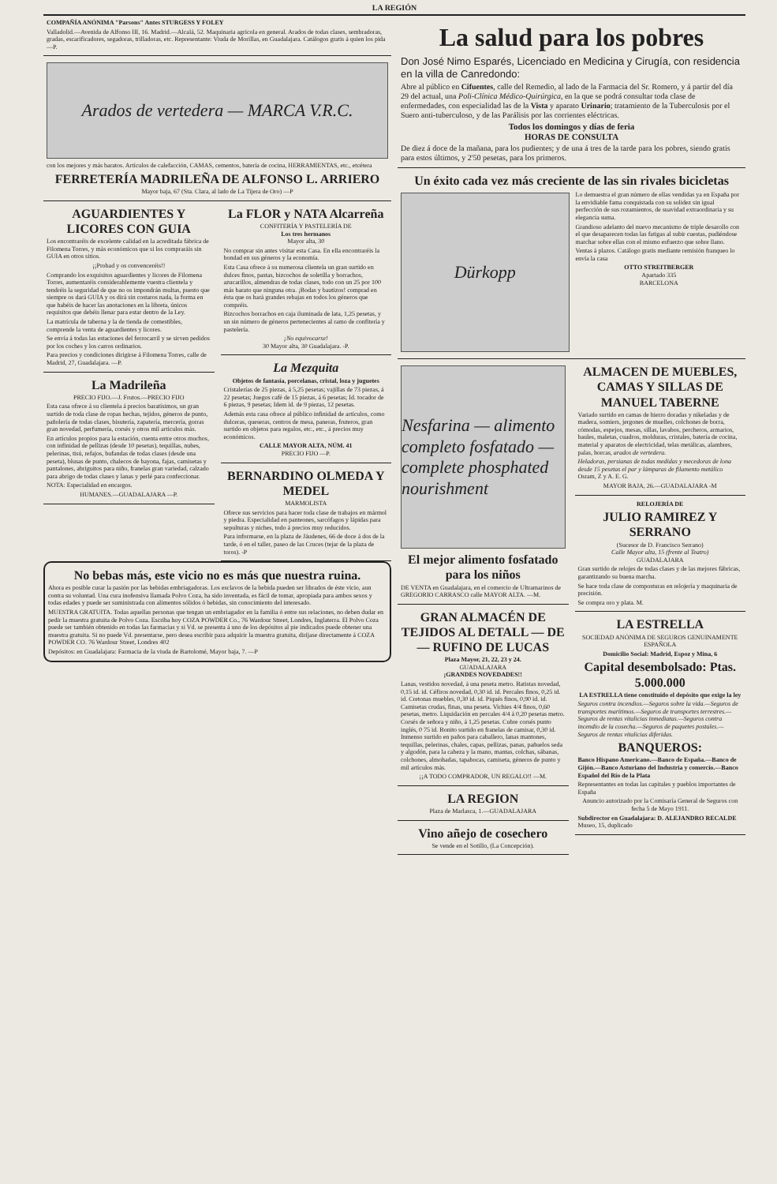LA REGIÓN
COMPAÑÍA ANÓNIMA "Parsons" Antes STURGESS Y FOLEY
Valladolid.—Avenida de Alfonso III, 16. Madrid.—Alcalá, 52. Maquinaria agrícola en general. Arados de todas clases, sembradoras, gradas, escarificadores, segadoras, trilladoras, etc. Representante: Viuda de Morillas, en Guadalajara. Catálogos gratis á quien los pida —P.
Arados de vertedera — MARCA V.R.C.
con los mejores y más baratos. Artículos de calefacción, CAMAS, cementos, batería de cocina, HERRAMIENTAS, etc., etcétera
FERRETERÍA MADRILEÑA DE ALFONSO L. ARRIERO
Mayor baja, 67 (Sta. Clara, al lado de La Tijera de Oro) —P
AGUARDIENTES Y LICORES CON GUIA
Los encontraréis de excelente calidad en la acreditada fábrica de Filomena Torres, y más económicos que si los compraráis sin GUIA en otros sitios.
¡¡Probad y os convenceréis!!
Comprando los exquisitos aguardientes y licores de Filomena Torres, aumentaréis considerablemente vuestra clientela y tendréis la seguridad de que no os impondrán multas, puesto que siempre os dará GUIA y os dirá sin costaros nada, la forma en que habéis de hacer las anotaciones en la libreta, únicos requisitos que debéis llenar para estar dentro de la Ley.
La matrícula de taberna y la de tienda de comestibles, comprende la venta de aguardientes y licores.
Se envía á todas las estaciones del ferrocarril y se sirven pedidos por los coches y los carros ordinarios.
Para precios y condiciones dirigirse á Filomena Torres, calle de Madrid, 27, Guadalajara. —P.
La Madrileña
PRECIO FIJO.—J. Frutos.—PRECIO FIJO
Esta casa ofrece á su clientela á precios baratísimos, un gran surtido de toda clase de ropas hechas, tejidos, géneros de punto, pañolería de todas clases, bisutería, zapatería, mercería, gorras gran novedad, perfumería, corsés y otros mil artículos más.
En artículos propios para la estación, cuenta entre otros muchos, con infinidad de pellizas (desde 10 pesetas), tequillas, nubes, pelerinas, tisú, refajos, bufandas de todas clases (desde una peseta), blusas de punto, chalecos de bayona, fajas, camisetas y pantalones, abriguitos para niño, franelas gran variedad, calzado para abrigo de todas clases y lanas y perlé para confeccionar.
NOTA: Especialidad en encargos.
HUMANES.—GUADALAJARA —P.
La FLOR y NATA Alcarreña
CONFITERÍA Y PASTELERÍA DE
Los tres hermanos
Mayor alta, 30
No comprar sin antes visitar esta Casa. En ella encontraréis la bondad en sus géneros y la economía.
Esta Casa ofrece á su numerosa clientela un gran surtido en dulces finos, pastas, bizcochos de soletilla y borrachos, azucarillos, almendras de todas clases, todo con un 25 por 100 más barato que ninguna otra. ¡Bodas y bautizos! comprad en ésta que os hará grandes rebajas en todos los géneros que compréis.
Bizcochos borrachos en caja iluminada de lata, 1,25 pesetas, y un sin número de géneros pertenecientes al ramo de confitería y pastelería.
¡No equivocarse!
30 Mayor alta, 30 Guadalajara. -P.
La Mezquita
Objetos de fantasía, porcelanas, cristal, loza y juguetes
Cristalerías de 25 piezas, á 5,25 pesetas; vajillas de 73 piezas, á 22 pesetas; Juegos café de 15 piezas, á 6 pesetas; Id. tocador de 6 piezas, 9 pesetas; Idem íd. de 9 piezas, 12 pesetas.
Además esta casa ofrece al público infinidad de artículos, como dulceras, queseras, centros de mesa, paneras, fruteros, gran surtido en objetos para regalos, etc., etc., á precios muy económicos.
CALLE MAYOR ALTA, NÚM. 41
PRECIO FIJO —P.
BERNARDINO OLMEDA Y MEDEL
MARMOLISTA
Ofrece sus servicios para hacer toda clase de trabajos en mármol y piedra. Especialidad en panteones, sarcófagos y lápidas para sepulturas y niches, todo á precios muy reducidos.
Para informarse, en la plaza de Jáudenes, 66 de doce á dos de la tarde, ó en el taller, paseo de las Cruces (tejar de la plaza de toros). -P
No bebas más, este vicio no es más que nuestra ruina.
Ahora es posible curar la pasión por las bebidas embriagadoras. Los esclavos de la bebida pueden ser librados de éste vicio, aun contra su voluntad. Una cura inofensiva llamada Polvo Coza, ha sido inventada, es fácil de tomar, apropiada para ambos sexos y todas edades y puede ser suministrada con alimentos sólidos ó bebidas, sin conocimiento del interesado.
MUESTRA GRATUITA. Todas aquellas personas que tengan un embriagador en la familia ó entre sus relaciones, no deben dudar en pedir la muestra gratuita de Polvo Coza. Escriba hoy COZA POWDER Co., 76 Wardour Street, Londres, Inglaterra. El Polvo Coza puede ser también obtenido en todas las farmacias y si Vd. se presenta á uno de los depósitos al pie indicados puede obtener una muestra gratuita. Si no puede Vd. presentarse, pero desea escribir para adquirir la muestra gratuita, diríjase directamente á COZA POWDER CO. 76 Wardour Street, Londres 402
Depósitos: en Guadalajara: Farmacia de la viuda de Bartolomé, Mayor baja, 7. —P
La salud para los pobres
Don José Nimo Esparés, Licenciado en Medicina y Cirugía, con residencia en la villa de Canredondo:
Abre al público en Cifuentes, calle del Remedio, al lado de la Farmacia del Sr. Romero, y á partir del día 29 del actual, una Poli-Clínica Médico-Quirúrgica, en la que se podrá consultar toda clase de enfermedades, con especialidad las de la Vista y aparato Urinario; tratamiento de la Tuberculosis por el Suero anti-tuberculoso, y de las Parálisis por las corrientes eléctricas.
Todos los domingos y días de feria
HORAS DE CONSULTA
De diez á doce de la mañana, para los pudientes; y de una á tres de la tarde para los pobres, siendo gratis para estos últimos, y 2'50 pesetas, para los primeros.
Un éxito cada vez más creciente de las sin rivales bicicletas
Dürkopp
Lo demuestra el gran número de ellas vendidas ya en España por la envidiable fama conquistada con su solidez sin igual perfección de sus rozamientos, de suavidad extraordinaria y su elegancia suma.
Grandioso adelanto del nuevo mecanismo de triple desarollo con el que desaparecen todas las fatigas al subir cuestas, pudiéndose marchar sobre ellas con el mismo esfuerzo que sobre llano.
Ventas á plazos. Catálogo gratis mediante remisión franqueo lo envía la casa
OTTO STREITBERGER
Apartado 335
BARCELONA
Nesfarina — alimento completo fosfatado — complete phosphated nourishment
El mejor alimento fosfatado para los niños
DE VENTA en Guadalajara, en el comercio de Ultramarinos de GREGORIO CARRASCO calle MAYOR ALTA. —M.
GRAN ALMACÉN DE TEJIDOS AL DETALL — DE — RUFINO DE LUCAS
Plaza Mayor, 21, 22, 23 y 24.
GUADALAJARA
¡GRANDES NOVEDADES!!
Lanas, vestidos novedad, á una peseta metro. Batistas novedad, 0,15 id. id. Céfiros novedad, 0,30 id. id. Percales finos, 0,25 id. id. Cretonas muebles, 0,30 id. id. Piqués finos, 0,90 id. id. Camisetas crudas, finas, una peseta. Vichies 4/4 finos, 0,60 pesetas, metro. Liquidación en percales 4/4 á 0,20 pesetas metro. Corsés de señora y niño, á 1,25 pesetas. Cubre corsés punto inglés, 0 75 id. Bonito surtido en franelas de camisar, 0,30 id. Inmenso surtido en paños para caballero, lanas mantones, tequillas, pelerinas, chales, capas, pellizas, panas, pañuelos seda y algodón, para la cabeza y la mano, mantas, colchas, sábanas, colchones, almohadas, tapabocas, camiseta, géneros de punto y mil artículos más.
¡¡A TODO COMPRADOR, UN REGALO!! —M.
LA REGION
Plaza de Marlasca, 1.—GUADALAJARA
Vino añejo de cosechero
Se vende en el Sotillo, (La Concepción).
ALMACEN DE MUEBLES, CAMAS Y SILLAS DE MANUEL TABERNE
Variado surtido en camas de hierro doradas y nikeladas y de madera, somiers, jergones de muelles, colchones de borra, cómodas, espejos, mesas, sillas, lavabos, percheros, armarios, baules, maletas, cuadros, molduras, cristales, batería de cocina, material y aparatos de electricidad, telas metálicas, alambres, palas, horcas, arados de vertedera.
Heladoras, persianas de todas medidas y mecedoras de lona desde 15 pesetas el par y lámparas de filamento metálico Osram, Z y A. E. G.
MAYOR BAJA, 26.—GUADALAJARA -M
RELOJERÍA DE
JULIO RAMIREZ Y SERRANO
(Sucesor de D. Francisco Serrano)
Calle Mayor alta, 15 (frente al Teatro)
GUADALAJARA
Gran surtido de relojes de todas clases y de las mejores fábricas, garantizando su buena marcha.
Se hace toda clase de composturas en relojería y maquinaria de precisión.
Se compra oro y plata. M.
LA ESTRELLA
SOCIEDAD ANÓNIMA DE SEGUROS GENUINAMENTE ESPAÑOLA
Domicilio Social: Madrid, Espoz y Mina, 6
Capital desembolsado: Ptas. 5.000.000
LA ESTRELLA tiene constituído el depósito que exige la ley
Seguros contra incendios.—Seguros sobre la vida.—Seguros de transportes marítimos.—Seguros de transportes terrestres.—Seguros de rentas vitalicias inmediatas.—Seguros contra incendio de la cosecha.—Seguros de paquetes postales.—Seguros de rentas vitalicias diferidas.
BANQUEROS:
Banco Hispano Americano.—Banco de España.—Banco de Gijón.—Banco Asturiano del Industria y comercio.—Banco Español del Río de la Plata
Representantes en todas las capitales y pueblos importantes de España
Anuncio autorizado por la Comisaría General de Seguros con fecha 5 de Mayo 1911.
Subdirector en Guadalajara: D. ALEJANDRO RECALDE
Museo, 15, duplicado